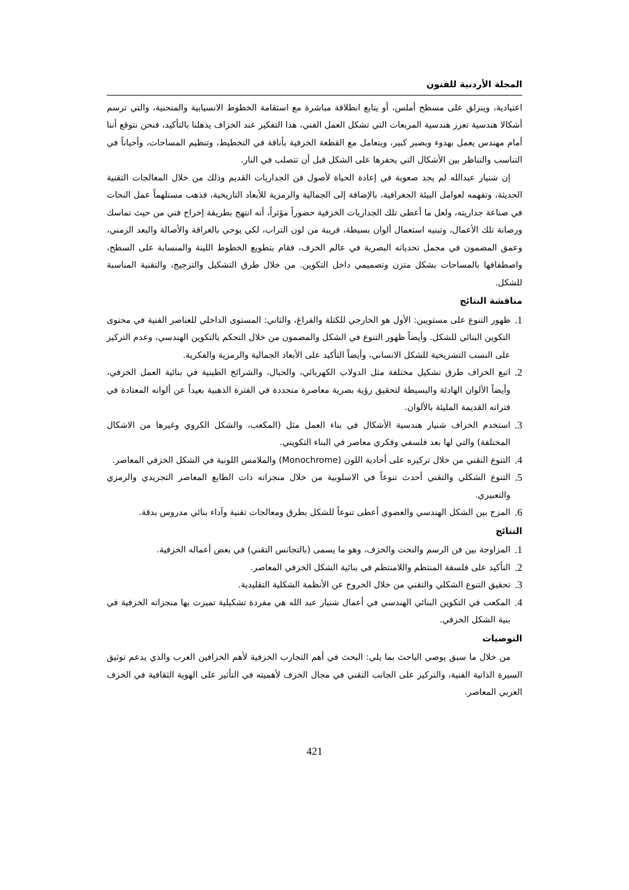المجلة الأردنية للفنون
اعتيادية، وينزلق على مسطح أملس، أو يتابع انطلاقة مباشرة مع استقامة الخطوط الانسيابية والمنحنية، والتي ترسم أشكالا هندسية تعزز هندسية المربعات التي تشكل العمل الفني، هذا التفكير عند الخزاف يذهلنا بالتأكيد، فنحن نتوقع أننا أمام مهندس يعمل بهدوء وبصبر كبير، ويتعامل مع القطعة الخزفية بأناقة في التخطيط، وتنظيم المساحات، وأحياناً في التناسب والتناظر بين الأشكال التي يحفرها على الشكل قبل أن تتصلب في النار.
إن شنيار عبدالله لم يجد صعوبة في إعادة الحياة لأصول فن الجداريات القديم وذلك من خلال المعالجات التقنية الحديثة، وتفهمه لعوامل البيئة الجغرافية، بالإضافة إلى الجمالية والرمزية للأبعاد التاريخية، فذهب مستلهماً عمل النحات في صناعة جداريته، ولعل ما أعطى تلك الجداريات الخزفية حضوراً مؤثراً، أنه انتهج بطريقة إخراج فني من حيث تماسك ورصانة تلك الأعمال، وتبنيه استعمال ألوان بسيطة، قريبة من لون التراب، لكي يوحي بالعراقة والأصالة والبعد الزمني، وعمق المضمون في مجمل تحدياته البصرية في عالم الخزف، فقام بتطويع الخطوط اللينة والمنسابة على السطح، واصطفافها بالمساحات بشكل متزن وتصميمي داخل التكوين. من خلال طرق التشكيل والتزجيج، والتقنية المناسبة للشكل.
مناقشة النتائج
1.
ظهور التنوع على مستويين: الأول هو الخارجي للكتلة والفراغ، والثاني: المستوى الداخلي للعناصر الفنية في محتوى التكوين البنائي للشكل. وأيضاً ظهور التنوع في الشكل والمضمون من خلال التحكم بالتكوين الهندسي، وعدم التركيز على النسب التشريحية للشكل الانساني، وأيضاً التأكيد على الأبعاد الجمالية والرمزية والفكرية.
2.
اتبع الخزاف طرق تشكيل مختلفة مثل الدولاب الكهربائي، والحبال، والشرائح الطينية في بنائية العمل الخزفي، وأيضاً الألوان الهادئة والبسيطة لتحقيق رؤية بصرية معاصرة متجددة في الفترة الذهبية بعيداً عن ألوانه المعتادة في فتراته القديمة المليئة بالألوان.
3.
استخدم الخزاف شنيار هندسية الأشكال في بناء العمل مثل (المكعب، والشكل الكروي وغيرها من الاشكال المختلفة) والتي لها بعد فلسفي وفكري معاصر في البناء التكويني.
4.
التنوع التقني من خلال تركيزه على أحادية اللون (Monochrome) والملامس اللونية في الشكل الخزفي المعاصر.
5.
التنوع الشكلي والتقني أحدث تنوعاً في الاسلوبية من خلال منجزاته ذات الطابع المعاصر التجريدي والرمزي والتعبيري.
6.
المزج بين الشكل الهندسي والعضوي أعطى تنوعاً للشكل بطرق ومعالجات تقنية وآداء بنائي مدروس بدقة.
النتائج
1.
المزاوجة بين فن الرسم والنحت والخزف، وهو ما يسمى (بالتجانس التقني) في بعض أعماله الخزفية.
2.
التأكيد على فلسفة المنتظم واللامنتظم في بنائية الشكل الخزفي المعاصر.
3.
تحقيق التنوع الشكلي والتقني من خلال الخروج عن الأنظمة الشكلية التقليدية.
4.
المكعب في التكوين البنائي الهندسي في أعمال شنيار عبد الله هي مفردة تشكيلية تميزت بها منجزاته الخزفية في بنية الشكل الخزفي.
التوصيات
من خلال ما سبق يوصي الباحث بما يلي: البحث في أهم التجارب الخزفية لأهم الخزافين العرب والذي يدعم توثيق السيرة الذاتية الفنية، والتركيز على الجانب التقني في مجال الخزف لأهميته في التأثير على الهوية الثقافية في الخزف العربي المعاصر.
421